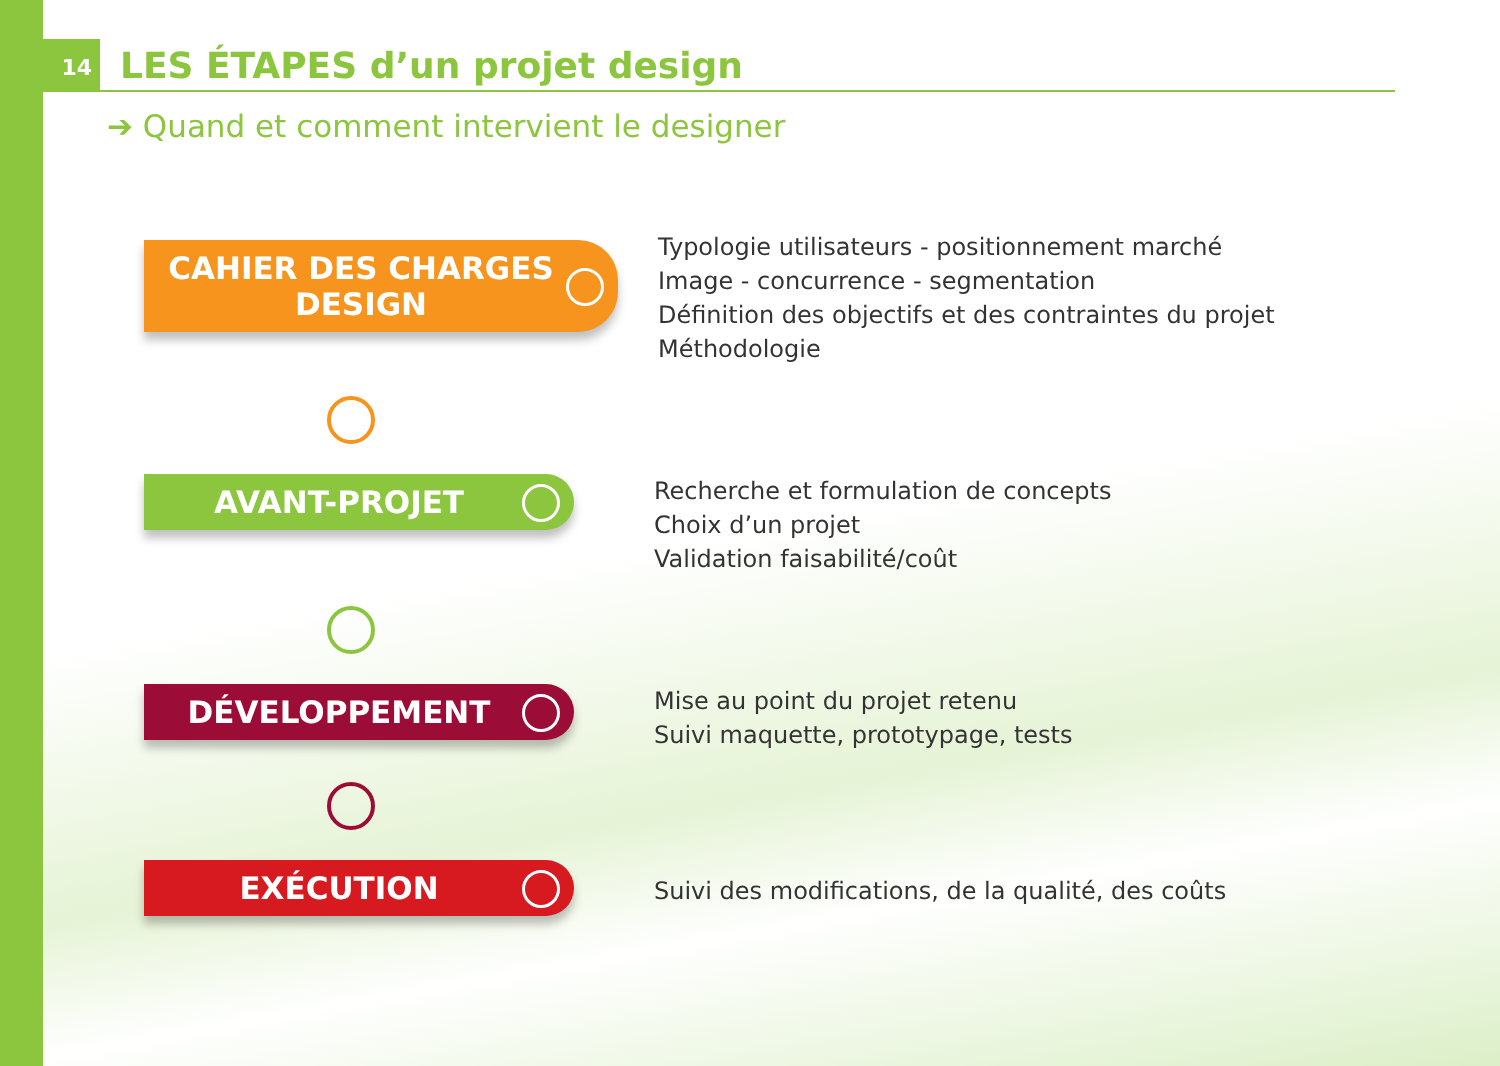14
LES ÉTAPES d’un projet design
➔ Quand et comment intervient le designer
CAHIER DES CHARGES
DESIGN
Typologie utilisateurs - positionnement marché
Image - concurrence - segmentation
Définition des objectifs et des contraintes du projet
Méthodologie
AVANT-PROJET
Recherche et formulation de concepts
Choix d’un projet
Validation faisabilité/coût
DÉVELOPPEMENT
Mise au point du projet retenu
Suivi maquette, prototypage, tests
EXÉCUTION
Suivi des modifications, de la qualité, des coûts